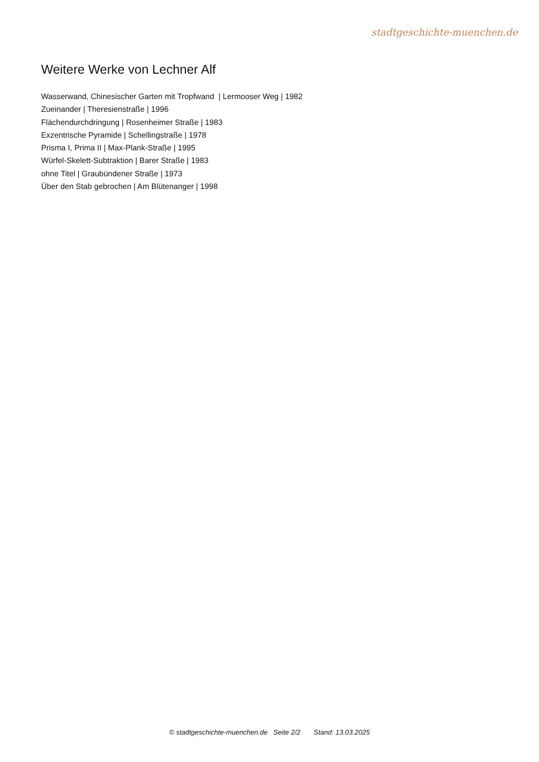stadtgeschichte-muenchen.de
Weitere Werke von Lechner Alf
Wasserwand, Chinesischer Garten mit Tropfwand | Lermooser Weg | 1982
Zueinander | Theresienstraße | 1996
Flächendurchdringung | Rosenheimer Straße | 1983
Exzentrische Pyramide | Schellingstraße | 1978
Prisma I, Prima II | Max-Plank-Straße | 1995
Würfel-Skelett-Subtraktion | Barer Straße | 1983
ohne Titel | Graubündener Straße | 1973
Über den Stab gebrochen | Am Blütenanger | 1998
© stadtgeschichte-muenchen.de Seite 2/2 Stand: 13.03.2025